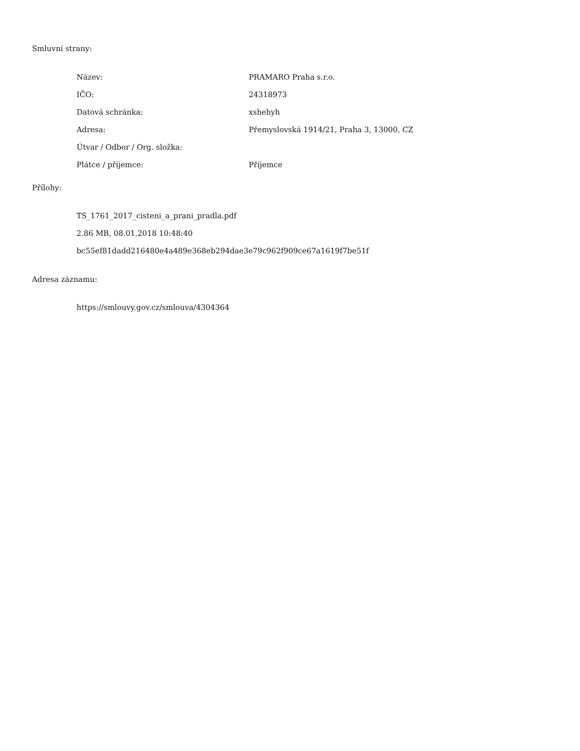Smluvní strany:
| Název: | PRAMARO Praha s.r.o. |
| IČO: | 24318973 |
| Datová schránka: | xshehyh |
| Adresa: | Přemyslovská 1914/21, Praha 3, 13000, CZ |
| Útvar / Odbor / Org. složka: | |
| Plátce / příjemce: | Příjemce |
Přílohy:
TS_1761_2017_cisteni_a_prani_pradla.pdf
2.86 MB, 08.01.2018 10:48:40
bc55ef81dadd216480e4a489e368eb294dae3e79c962f909ce67a1619f7be51f
Adresa záznamu:
https://smlouvy.gov.cz/smlouva/4304364